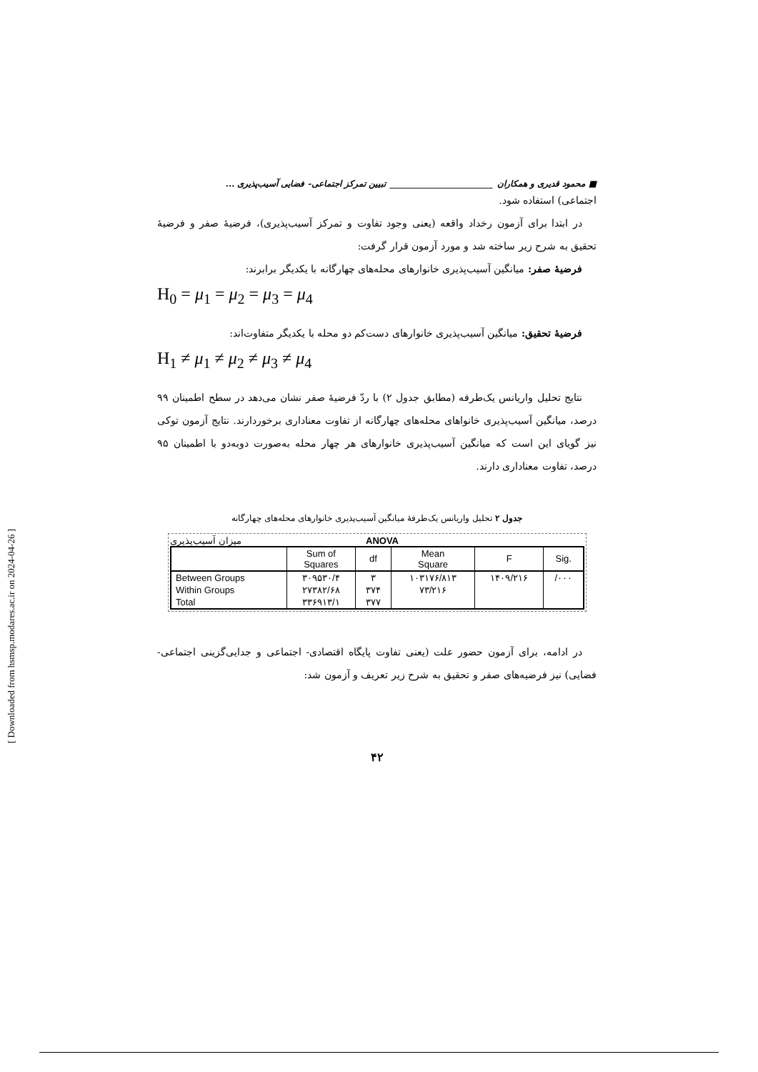■ محمود قدیری و همکاران ________________________ تبیین تمرکز اجتماعی- فضایی آسیب‌پذیری ...
اجتماعی) استفاده شود.
در ابتدا برای آزمون رخداد واقعه (یعنی وجود تفاوت و تمرکز آسیب‌پذیری)، فرضیۀ صفر و فرضیۀ تحقیق به شرح زیر ساخته شد و مورد آزمون قرار گرفت:
فرضیۀ صفر: میانگین آسیب‌پذیری خانوارهای محله‌های چهارگانه با یکدیگر برابرند:
H<sub>0</sub> = μ<sub>1</sub> = μ<sub>2</sub> = μ<sub>3</sub> = μ<sub>4</sub>
فرضیۀ تحقیق: میانگین آسیب‌پذیری خانوارهای دست‌کم دو محله با یکدیگر متفاوت‌اند:
H<sub>1</sub> ≠ μ<sub>1</sub> ≠ μ<sub>2</sub> ≠ μ<sub>3</sub> ≠ μ<sub>4</sub>
نتایج تحلیل واریانس یک‌طرفه (مطابق جدول ۲) با ردّ فرضیۀ صفر نشان می‌دهد در سطح اطمینان ۹۹ درصد، میانگین آسیب‌پذیری خانواهای محله‌های چهارگانه از تفاوت معناداری برخوردارند. نتایج آزمون توکی نیز گویای این است که میانگین آسیب‌پذیری خانوارهای هر چهار محله به‌صورت دوبه‌دو با اطمینان ۹۵ درصد، تفاوت معناداری دارند.
جدول ۲ تحلیل واریانس یک‌طرفۀ میانگین آسیب‌پذیری خانوارهای محله‌های چهارگانه
میزان آسیب‌پذیری ANOVA
| | Sum of Squares | df | Mean Square | F | Sig. |
| --- | --- | --- | --- | --- | --- |
| Between Groups | ۳۰۹۵۳۰/۴ | ۳ | ۱۰۳۱۷۶/۸۱۳ | ۱۴۰۹/۲۱۶ | /۰۰۰ |
| Within Groups | ۲۷۳۸۲/۶۸ | ۳۷۴ | ۷۳/۲۱۶ | | |
| Total | ۳۳۶۹۱۳/۱ | ۳۷۷ | | | |
در ادامه، برای آزمون حضور علت (یعنی تفاوت پایگاه اقتصادی- اجتماعی و جدایی‌گزینی اجتماعی- فضایی) نیز فرضیه‌های صفر و تحقیق به شرح زیر تعریف و آزمون شد:
۴۲
[ Downloaded from hsmsp.modares.ac.ir on 2024-04-26 ]